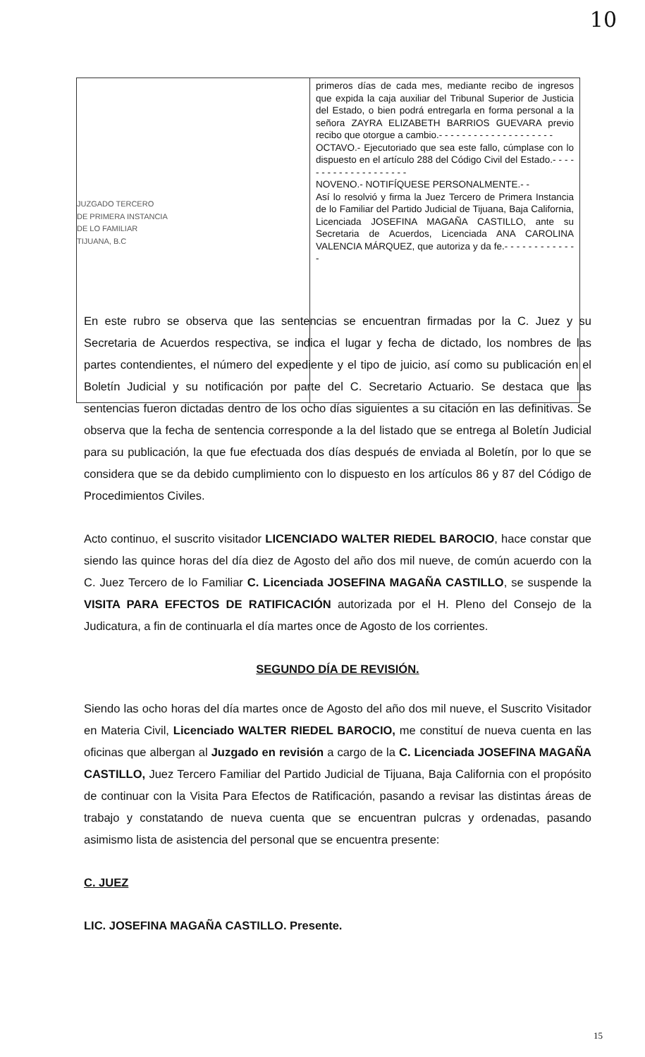10
| JUZGADO TERCERO DE PRIMERA INSTANCIA DE LO FAMILIAR TIJUANA, B.C | primeros días de cada mes, mediante recibo de ingresos que expida la caja auxiliar del Tribunal Superior de Justicia del Estado, o bien podrá entregarla en forma personal a la señora ZAYRA ELIZABETH BARRIOS GUEVARA previo recibo que otorgue a cambio.- - - - - - - - - - - - - - - - - - - - OCTAVO.- Ejecutoriado que sea este fallo, cúmplase con lo dispuesto en el artículo 288 del Código Civil del Estado.- - - - - - - - - - - - - - - - - - - - NOVENO.- NOTIFÍQUESE PERSONALMENTE.- - Así lo resolvió y firma la Juez Tercero de Primera Instancia de lo Familiar del Partido Judicial de Tijuana, Baja California, Licenciada JOSEFINA MAGAÑA CASTILLO, ante su Secretaria de Acuerdos, Licenciada ANA CAROLINA VALENCIA MÁRQUEZ, que autoriza y da fe.- - - - - - - - - - - - - |
En este rubro se observa que las sentencias se encuentran firmadas por la C. Juez y su Secretaria de Acuerdos respectiva, se indica el lugar y fecha de dictado, los nombres de las partes contendientes, el número del expediente y el tipo de juicio, así como su publicación en el Boletín Judicial y su notificación por parte del C. Secretario Actuario. Se destaca que las sentencias fueron dictadas dentro de los ocho días siguientes a su citación en las definitivas. Se observa que la fecha de sentencia corresponde a la del listado que se entrega al Boletín Judicial para su publicación, la que fue efectuada dos días después de enviada al Boletín, por lo que se considera que se da debido cumplimiento con lo dispuesto en los artículos 86 y 87 del Código de Procedimientos Civiles.
Acto continuo, el suscrito visitador LICENCIADO WALTER RIEDEL BAROCIO, hace constar que siendo las quince horas del día diez de Agosto del año dos mil nueve, de común acuerdo con la C. Juez Tercero de lo Familiar C. Licenciada JOSEFINA MAGAÑA CASTILLO, se suspende la VISITA PARA EFECTOS DE RATIFICACIÓN autorizada por el H. Pleno del Consejo de la Judicatura, a fin de continuarla el día martes once de Agosto de los corrientes.
SEGUNDO DÍA DE REVISIÓN.
Siendo las ocho horas del día martes once de Agosto del año dos mil nueve, el Suscrito Visitador en Materia Civil, Licenciado WALTER RIEDEL BAROCIO, me constituí de nueva cuenta en las oficinas que albergan al Juzgado en revisión a cargo de la C. Licenciada JOSEFINA MAGAÑA CASTILLO, Juez Tercero Familiar del Partido Judicial de Tijuana, Baja California con el propósito de continuar con la Visita Para Efectos de Ratificación, pasando a revisar las distintas áreas de trabajo y constatando de nueva cuenta que se encuentran pulcras y ordenadas, pasando asimismo lista de asistencia del personal que se encuentra presente:
C. JUEZ
LIC. JOSEFINA MAGAÑA CASTILLO. Presente.
15